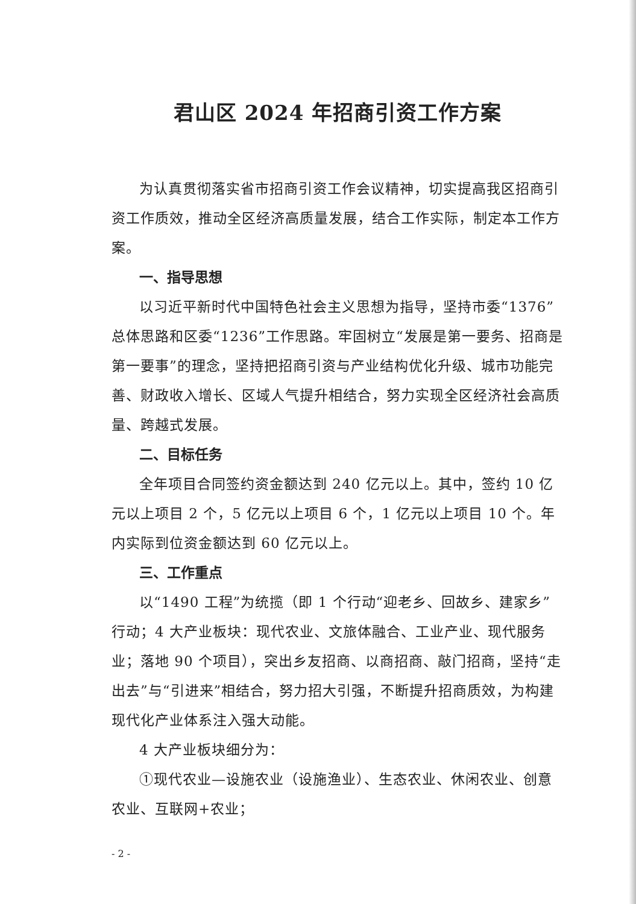君山区 2024 年招商引资工作方案
为认真贯彻落实省市招商引资工作会议精神，切实提高我区招商引资工作质效，推动全区经济高质量发展，结合工作实际，制定本工作方案。
一、指导思想
以习近平新时代中国特色社会主义思想为指导，坚持市委“1376”总体思路和区委“1236”工作思路。牢固树立“发展是第一要务、招商是第一要事”的理念，坚持把招商引资与产业结构优化升级、城市功能完善、财政收入增长、区域人气提升相结合，努力实现全区经济社会高质量、跨越式发展。
二、目标任务
全年项目合同签约资金额达到 240 亿元以上。其中，签约 10 亿元以上项目 2 个，5 亿元以上项目 6 个，1 亿元以上项目 10 个。年内实际到位资金额达到 60 亿元以上。
三、工作重点
以“1490 工程”为统揽（即 1 个行动“迎老乡、回故乡、建家乡”行动；4 大产业板块：现代农业、文旅体融合、工业产业、现代服务业；落地 90 个项目），突出乡友招商、以商招商、敲门招商，坚持“走出去”与“引进来”相结合，努力招大引强，不断提升招商质效，为构建现代化产业体系注入强大动能。
4 大产业板块细分为：
①现代农业—设施农业（设施渔业）、生态农业、休闲农业、创意农业、互联网+农业；
- 2 -